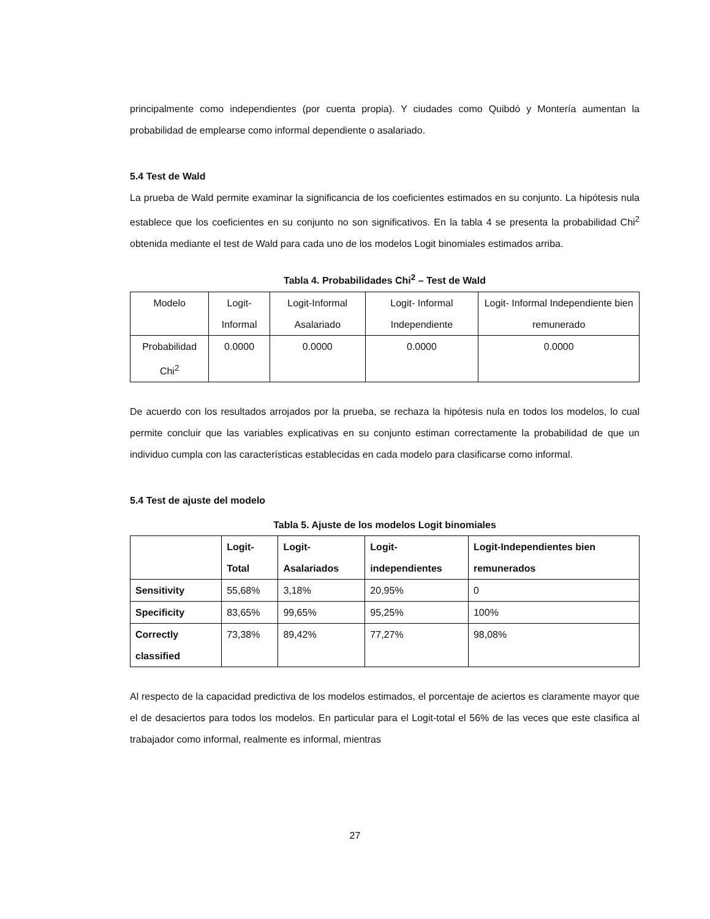principalmente como independientes (por cuenta propia). Y ciudades como Quibdó y Montería aumentan la probabilidad de emplearse como informal dependiente o asalariado.
5.4 Test de Wald
La prueba de Wald permite examinar la significancia de los coeficientes estimados en su conjunto. La hipótesis nula establece que los coeficientes en su conjunto no son significativos. En la tabla 4 se presenta la probabilidad Chi<sup>2</sup> obtenida mediante el test de Wald para cada uno de los modelos Logit binomiales estimados arriba.
Tabla 4. Probabilidades Chi<sup>2</sup> – Test de Wald
| Modelo | Logit-Informal | Logit-Informal Asalariado | Logit- Informal Independiente | Logit- Informal Independiente bien remunerado |
| Probabilidad Chi<sup>2</sup> | 0.0000 | 0.0000 | 0.0000 | 0.0000 |
De acuerdo con los resultados arrojados por la prueba, se rechaza la hipótesis nula en todos los modelos, lo cual permite concluir que las variables explicativas en su conjunto estiman correctamente la probabilidad de que un individuo cumpla con las características establecidas en cada modelo para clasificarse como informal.
5.4 Test de ajuste del modelo
Tabla 5. Ajuste de los modelos Logit binomiales
| | Logit-Total | Logit-Asalariados | Logit-independientes | Logit-Independientes bien remunerados |
| --- | --- | --- | --- | --- |
| Sensitivity | 55,68% | 3,18% | 20,95% | 0 |
| Specificity | 83,65% | 99,65% | 95,25% | 100% |
| Correctly classified | 73,38% | 89,42% | 77,27% | 98,08% |
Al respecto de la capacidad predictiva de los modelos estimados, el porcentaje de aciertos es claramente mayor que el de desaciertos para todos los modelos. En particular para el Logit-total el 56% de las veces que este clasifica al trabajador como informal, realmente es informal, mientras
27